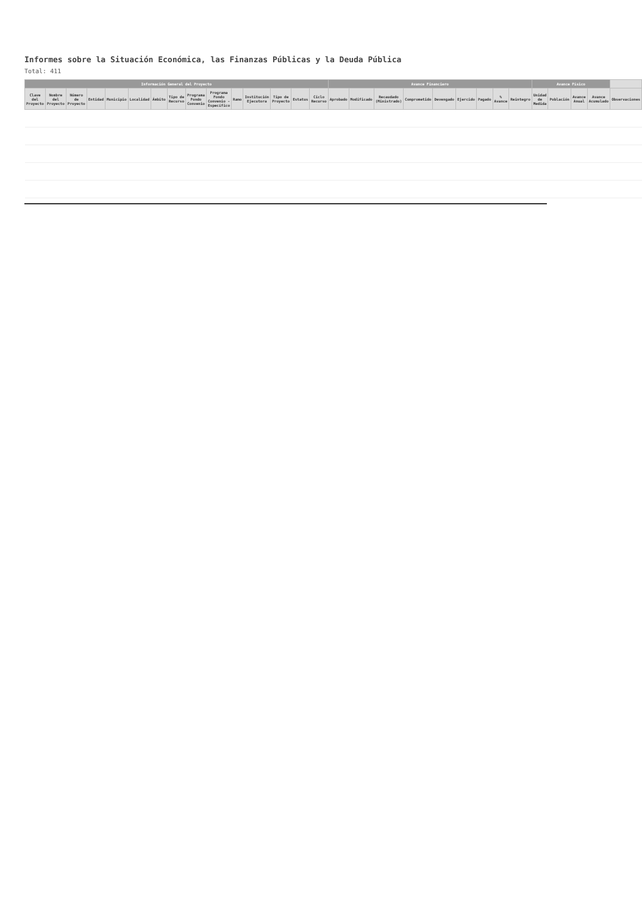Informes sobre la Situación Económica, las Finanzas Públicas y la Deuda Pública
Total: 411
| Información General del Proyecto | | | | | | | | | | | | | | | Avance Financiero | | | | | | | | | Avance Físico | | | | |
| --- | --- | --- | --- | --- | --- | --- | --- | --- | --- | --- | --- | --- | --- | --- | --- | --- | --- | --- | --- | --- | --- | --- | --- | --- | --- | --- | --- | --- |
| Clave del Proyecto | Nombre del Proyecto | Número de Proyecto | Entidad | Municipio | Localidad | Ámbito | Tipo de Recurso | Programa Fondo Convenio | Programa Fondo Convenio - Específico | Ramo | Institución Ejecutora | Tipo de Proyecto | Estatus | Ciclo Recurso | Aprobado | Modificado | Recaudado (Ministrado) | Comprometido | Devengado | Ejercido | Pagado | % Avance | Reintegro | Unidad de Medida | Población | Avance Anual | Avance Acumulado | Observaciones |